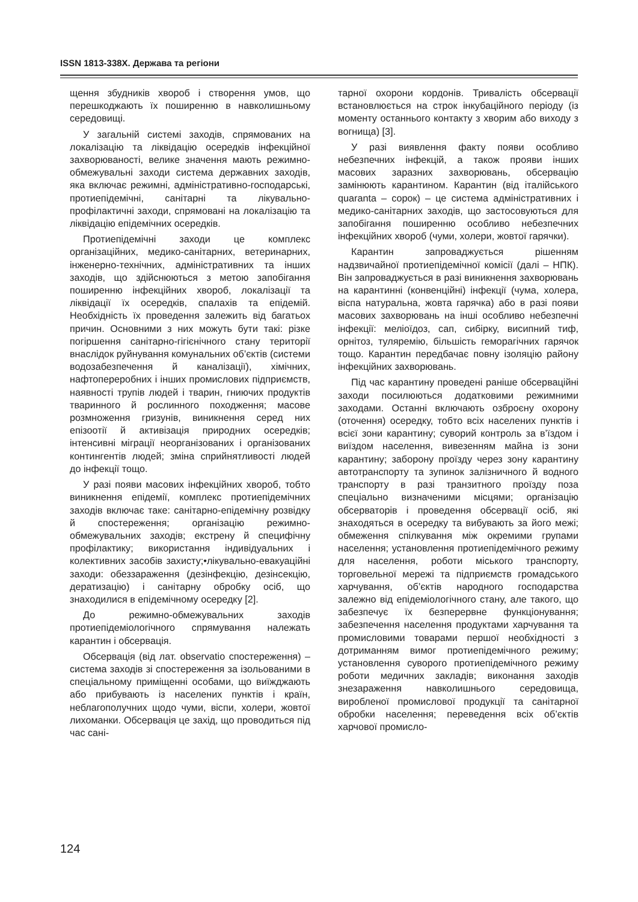ISSN 1813-338X. Держава та регіони
щення збудників хвороб і створення умов, що перешкоджають їх поширенню в навколишньому середовищі.
У загальній системі заходів, спрямованих на локалізацію та ліквідацію осередків інфекційної захворюваності, велике значення мають режимно-обмежувальні заходи система державних заходів, яка включає режимні, адміністративно-господарські, протиепідемічні, санітарні та лікувально-профілактичні заходи, спрямовані на локалізацію та ліквідацію епідемічних осередків.
Протиепідемічні заходи це комплекс організаційних, медико-санітарних, ветеринарних, інженерно-технічних, адміністративних та інших заходів, що здійснюються з метою запобігання поширенню інфекційних хвороб, локалізації та ліквідації їх осередків, спалахів та епідемій. Необхідність їх проведення залежить від багатьох причин. Основними з них можуть бути такі: різке погіршення санітарно-гігієнічного стану території внаслідок руйнування комунальних об’єктів (системи водозабезпечення й каналізації), хімічних, нафтопереробних і інших промислових підприємств, наявності трупів людей і тварин, гниючих продуктів тваринного й рослинного походження; масове розмноження гризунів, виникнення серед них епізоотії й активізація природних осередків; інтенсивні міграції неорганізованих і організованих контингентів людей; зміна сприйнятливості людей до інфекції тощо.
У разі появи масових інфекційних хвороб, тобто виникнення епідемії, комплекс протиепідемічних заходів включає таке: санітарно-епідемічну розвідку й спостереження; організацію режимно-обмежувальних заходів; екстрену й специфічну профілактику; використання індивідуальних і колективних засобів захисту;•лікувально-евакуаційні заходи: обеззараження (дезінфекцію, дезінсекцію, дератизацію) і санітарну обробку осіб, що знаходилися в епідемічному осередку [2].
До режимно-обмежувальних заходів протиепідеміологічного спрямування належать карантин і обсервація.
Обсервація (від лат. observatio спостереження) – система заходів зі спостереження за ізольованими в спеціальному приміщенні особами, що виїжджають або прибувають із населених пунктів і країн, неблагополучних щодо чуми, віспи, холери, жовтої лихоманки. Обсервація це захід, що проводиться під час сані-
тарної охорони кордонів. Тривалість обсервації встановлюється на строк інкубаційного періоду (із моменту останнього контакту з хворим або виходу з вогнища) [3].
У разі виявлення факту появи особливо небезпечних інфекцій, а також прояви інших масових заразних захворювань, обсервацію замінюють карантином. Карантин (від італійського quaranta – сорок) – це система адміністративних і медико-санітарних заходів, що застосовуються для запобігання поширенню особливо небезпечних інфекційних хвороб (чуми, холери, жовтої гарячки).
Карантин запроваджується рішенням надзвичайної протиепідемічної комісії (далі – НПК). Він запроваджується в разі виникнення захворювань на карантинні (конвенційні) інфекції (чума, холера, віспа натуральна, жовта гарячка) або в разі появи масових захворювань на інші особливо небезпечні інфекції: меліоїдоз, сап, сибірку, висипний тиф, орнітоз, туляремію, більшість геморагічних гарячок тощо. Карантин передбачає повну ізоляцію району інфекційних захворювань.
Під час карантину проведені раніше обсерваційні заходи посилюються додатковими режимними заходами. Останні включають озброєну охорону (оточення) осередку, тобто всіх населених пунктів і всієї зони карантину; суворий контроль за в’їздом і виїздом населення, вивезенням майна із зони карантину; заборону проїзду через зону карантину автотранспорту та зупинок залізничного й водного транспорту в разі транзитного проїзду поза спеціально визначеними місцями; організацію обсерваторів і проведення обсервації осіб, які знаходяться в осередку та вибувають за його межі; обмеження спілкування між окремими групами населення; установлення протиепідемічного режиму для населення, роботи міського транспорту, торговельної мережі та підприємств громадського харчування, об’єктів народного господарства залежно від епідеміологічного стану, але такого, що забезпечує їх безперервне функціонування; забезпечення населення продуктами харчування та промисловими товарами першої необхідності з дотриманням вимог протиепідемічного режиму; установлення суворого протиепідемічного режиму роботи медичних закладів; виконання заходів знезараження навколишнього середовища, виробленої промислової продукції та санітарної обробки населення; переведення всіх об’єктів харчової промисло-
124